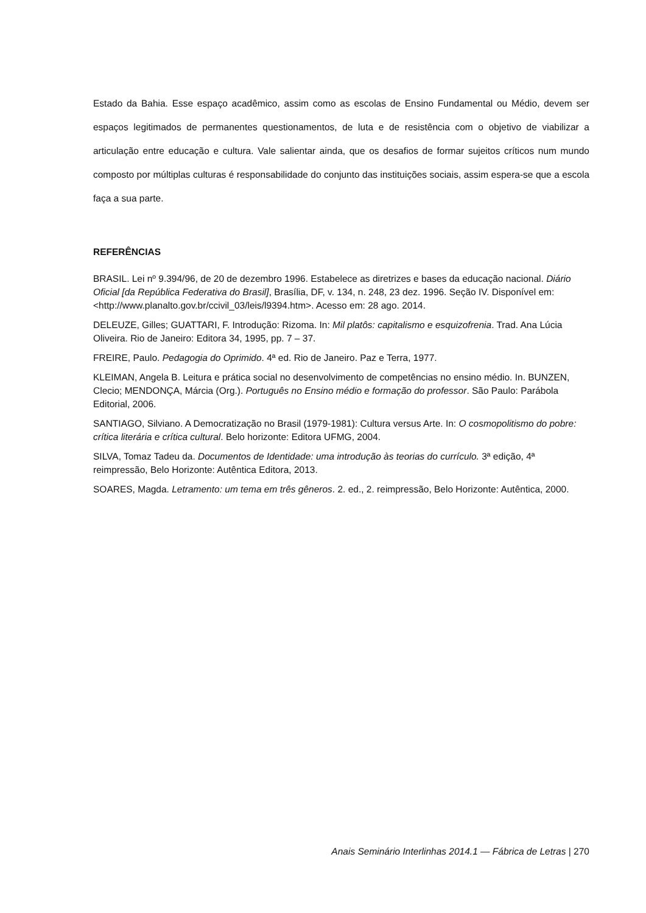Estado da Bahia. Esse espaço acadêmico, assim como as escolas de Ensino Fundamental ou Médio, devem ser espaços legitimados de permanentes questionamentos, de luta e de resistência com o objetivo de viabilizar a articulação entre educação e cultura. Vale salientar ainda, que os desafios de formar sujeitos críticos num mundo composto por múltiplas culturas é responsabilidade do conjunto das instituições sociais, assim espera-se que a escola faça a sua parte.
REFERÊNCIAS
BRASIL. Lei nº 9.394/96, de 20 de dezembro 1996. Estabelece as diretrizes e bases da educação nacional. Diário Oficial [da República Federativa do Brasil], Brasília, DF, v. 134, n. 248, 23 dez. 1996. Seção IV. Disponível em: <http://www.planalto.gov.br/ccivil_03/leis/l9394.htm>. Acesso em: 28 ago. 2014.
DELEUZE, Gilles; GUATTARI, F. Introdução: Rizoma. In: Mil platôs: capitalismo e esquizofrenia. Trad. Ana Lúcia Oliveira. Rio de Janeiro: Editora 34, 1995, pp. 7 – 37.
FREIRE, Paulo. Pedagogia do Oprimido. 4ª ed. Rio de Janeiro. Paz e Terra, 1977.
KLEIMAN, Angela B. Leitura e prática social no desenvolvimento de competências no ensino médio. In. BUNZEN, Clecio; MENDONÇA, Márcia (Org.). Português no Ensino médio e formação do professor. São Paulo: Parábola Editorial, 2006.
SANTIAGO, Silviano. A Democratização no Brasil (1979-1981): Cultura versus Arte. In: O cosmopolitismo do pobre: crítica literária e crítica cultural. Belo horizonte: Editora UFMG, 2004.
SILVA, Tomaz Tadeu da. Documentos de Identidade: uma introdução às teorias do currículo. 3ª edição, 4ª reimpressão, Belo Horizonte: Autêntica Editora, 2013.
SOARES, Magda. Letramento: um tema em três gêneros. 2. ed., 2. reimpressão, Belo Horizonte: Autêntica, 2000.
Anais Seminário Interlinhas 2014.1 — Fábrica de Letras | 270